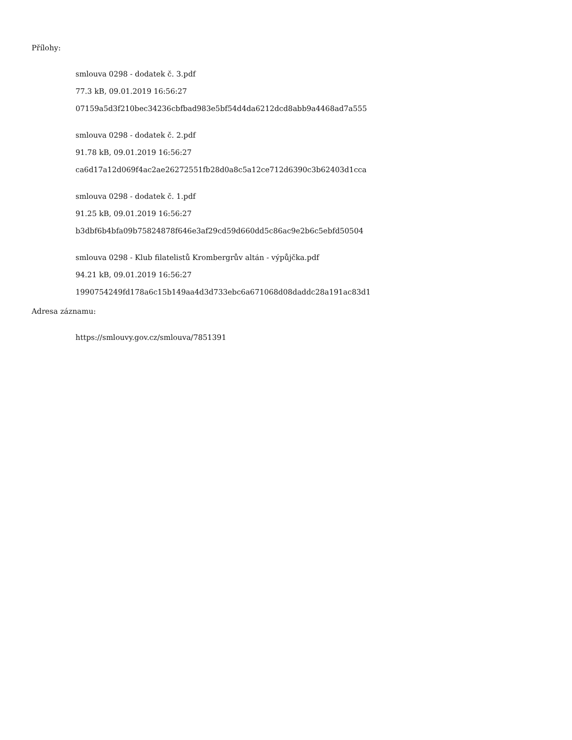Přílohy:
smlouva 0298 - dodatek č. 3.pdf
77.3 kB, 09.01.2019 16:56:27
07159a5d3f210bec34236cbfbad983e5bf54d4da6212dcd8abb9a4468ad7a555
smlouva 0298 - dodatek č. 2.pdf
91.78 kB, 09.01.2019 16:56:27
ca6d17a12d069f4ac2ae26272551fb28d0a8c5a12ce712d6390c3b62403d1cca
smlouva 0298 - dodatek č. 1.pdf
91.25 kB, 09.01.2019 16:56:27
b3dbf6b4bfa09b75824878f646e3af29cd59d660dd5c86ac9e2b6c5ebfd50504
smlouva 0298 - Klub filatelistů Krombergrův altán - výpůjčka.pdf
94.21 kB, 09.01.2019 16:56:27
1990754249fd178a6c15b149aa4d3d733ebc6a671068d08daddc28a191ac83d1
Adresa záznamu:
https://smlouvy.gov.cz/smlouva/7851391